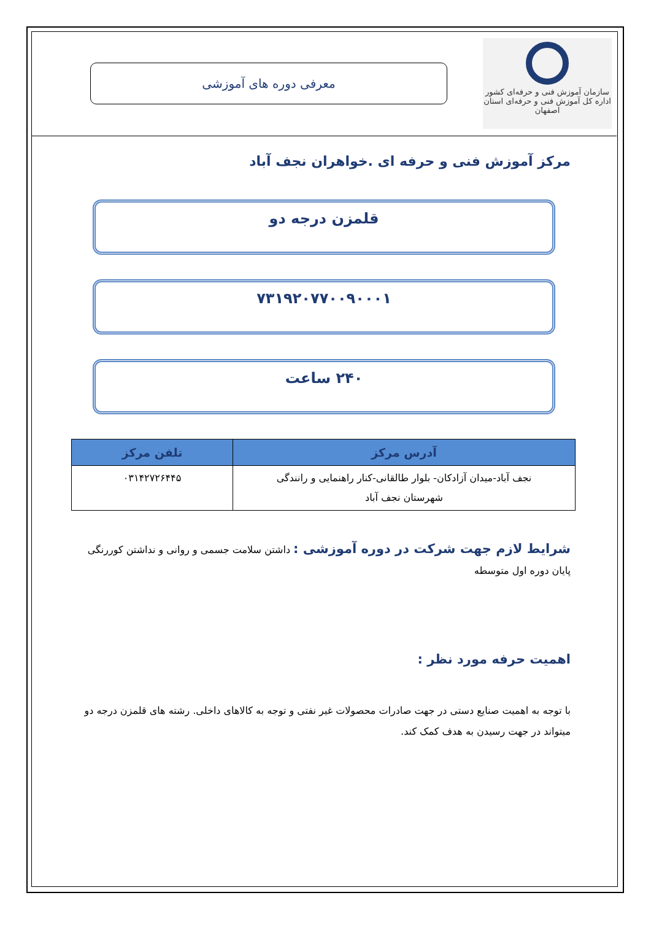سازمان آموزش فنی و حرفه‌ای کشور
اداره کل آموزش فنی و حرفه‌ای استان اصفهان
معرفی دوره های آموزشی
مرکز آموزش فنی و حرفه ای .خواهران نجف آباد
قلمزن درجه دو
۷۳۱۹۲۰۷۷۰۰۹۰۰۰۱
۲۴۰ ساعت
| آدرس مرکز | تلفن مرکز |
| --- | --- |
| نجف آباد-میدان آزادکان- بلوار طالقانی-کنار راهنمایی و رانندگی شهرستان نجف آباد | ۰۳۱۴۲۷۲۶۴۴۵ |
شرایط لازم جهت شرکت در دوره آموزشی : داشتن سلامت جسمی و روانی و نداشتن کوررنگی
پایان دوره اول متوسطه
اهمیت حرفه مورد نظر :
با توجه به اهمیت صنایع دستی در جهت صادرات محصولات غیر نفتی و توجه به کالاهای داخلی. رشته های قلمزن درجه دو میتواند در جهت رسیدن به هدف کمک کند.